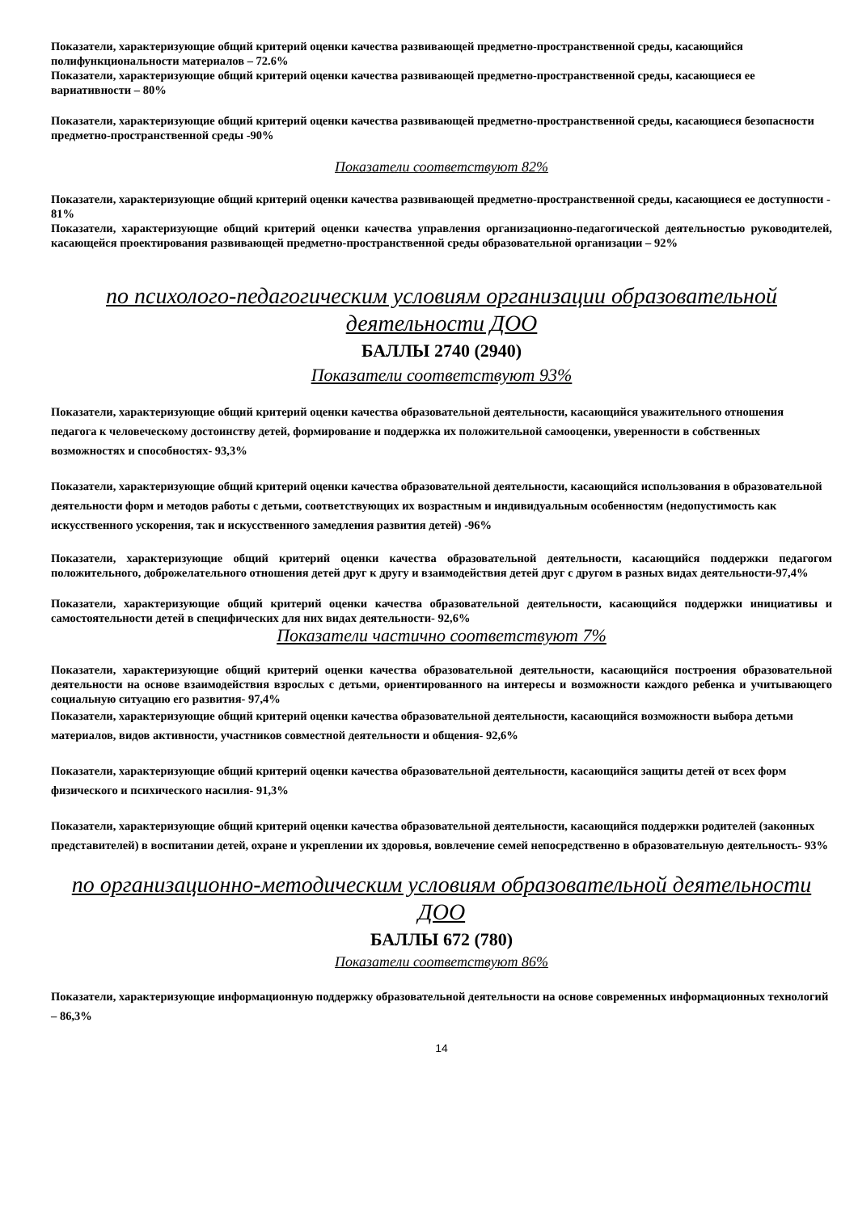Показатели, характеризующие общий критерий оценки качества развивающей предметно-пространственной среды, касающийся полифункциональности материалов – 72.6%
Показатели, характеризующие общий критерий оценки качества развивающей предметно-пространственной среды, касающиеся ее вариативности – 80%
Показатели, характеризующие общий критерий оценки качества развивающей предметно-пространственной среды, касающиеся безопасности предметно-пространственной среды -90%
Показатели соответствуют 82%
Показатели, характеризующие общий критерий оценки качества развивающей предметно-пространственной среды, касающиеся ее доступности - 81%
Показатели, характеризующие общий критерий оценки качества управления организационно-педагогической деятельностью руководителей, касающейся проектирования развивающей предметно-пространственной среды образовательной организации – 92%
по психолого-педагогическим условиям организации образовательной деятельности ДОО
БАЛЛЫ 2740 (2940)
Показатели соответствуют 93%
Показатели, характеризующие общий критерий оценки качества образовательной деятельности, касающийся уважительного отношения педагога к человеческому достоинству детей, формирование и поддержка их положительной самооценки, уверенности в собственных возможностях и способностях- 93,3%
Показатели, характеризующие общий критерий оценки качества образовательной деятельности, касающийся использования в образовательной деятельности форм и методов работы с детьми, соответствующих их возрастным и индивидуальным особенностям (недопустимость как искусственного ускорения, так и искусственного замедления развития детей) -96%
Показатели, характеризующие общий критерий оценки качества образовательной деятельности, касающийся поддержки педагогом положительного, доброжелательного отношения детей друг к другу и взаимодействия детей друг с другом в разных видах деятельности-97,4%
Показатели, характеризующие общий критерий оценки качества образовательной деятельности, касающийся поддержки инициативы и самостоятельности детей в специфических для них видах деятельности- 92,6%
Показатели частично соответствуют 7%
Показатели, характеризующие общий критерий оценки качества образовательной деятельности, касающийся построения образовательной деятельности на основе взаимодействия взрослых с детьми, ориентированного на интересы и возможности каждого ребенка и учитывающего социальную ситуацию его развития- 97,4%
Показатели, характеризующие общий критерий оценки качества образовательной деятельности, касающийся возможности выбора детьми материалов, видов активности, участников совместной деятельности и общения- 92,6%
Показатели, характеризующие общий критерий оценки качества образовательной деятельности, касающийся защиты детей от всех форм физического и психического насилия- 91,3%
Показатели, характеризующие общий критерий оценки качества образовательной деятельности, касающийся поддержки родителей (законных представителей) в воспитании детей, охране и укреплении их здоровья, вовлечение семей непосредственно в образовательную деятельность- 93%
по организационно-методическим условиям образовательной деятельности ДОО
БАЛЛЫ 672 (780)
Показатели соответствуют 86%
Показатели, характеризующие информационную поддержку образовательной деятельности на основе современных информационных технологий – 86,3%
14